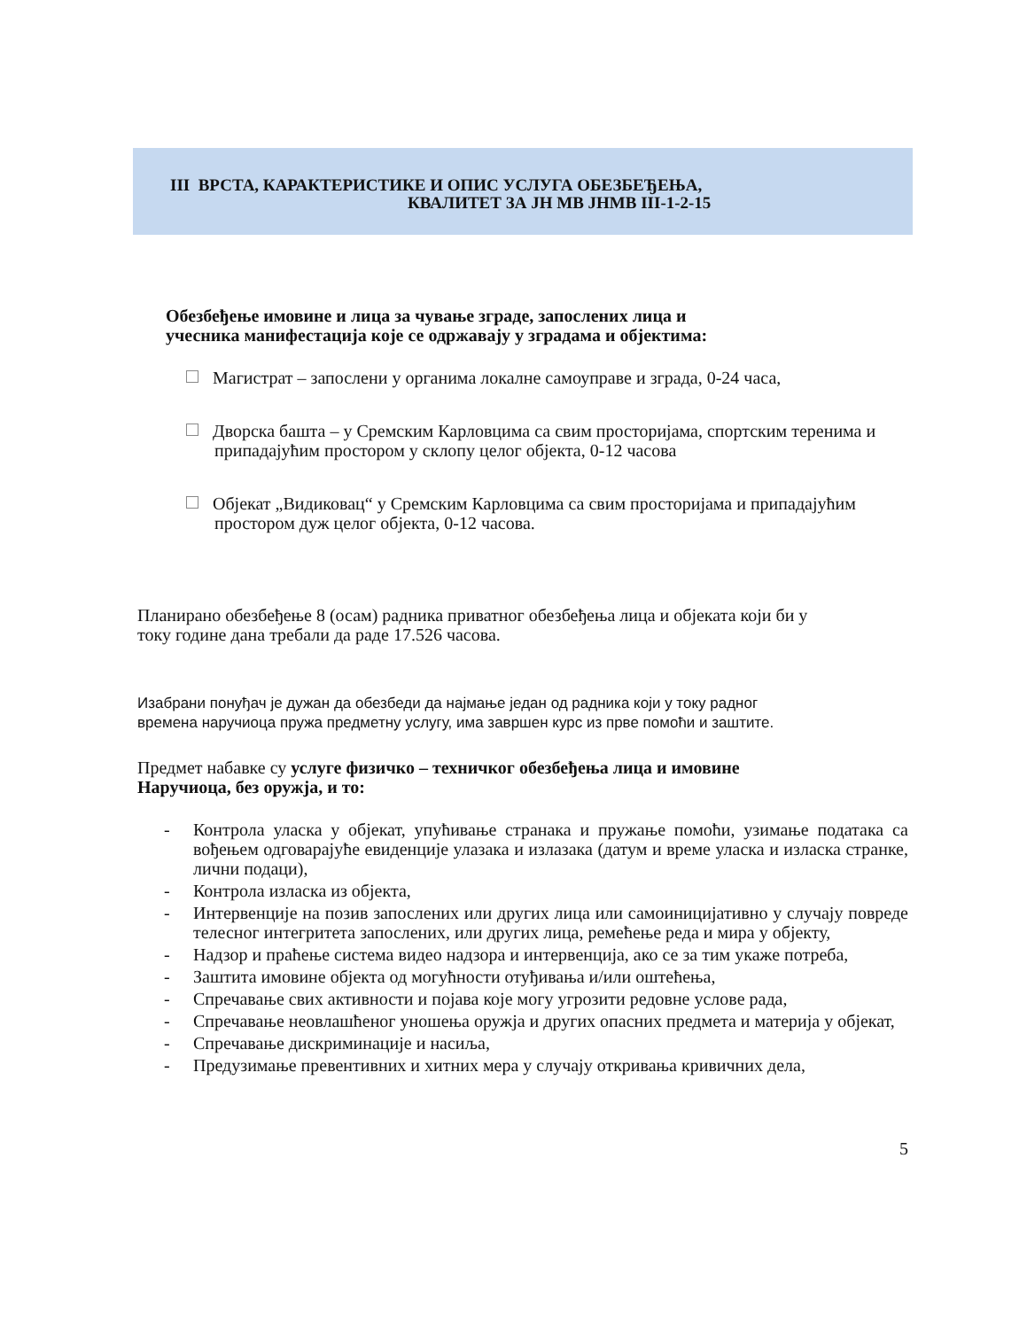III ВРСТА, КАРАКТЕРИСТИКЕ И ОПИС УСЛУГА ОБЕЗБЕЂЕЊА,
КВАЛИТЕТ ЗА ЈН МВ ЈНМВ III-1-2-15
Обезбеђење имовине и лица за чување зграде, запослених лица и
учесника манифестација које се одржавају у зградама и објектима:
Магистрат – запослени у органима локалне самоуправе и зграда, 0-24 часа,
Дворска башта – у Сремским Карловцима са свим просторијама, спортским теренима и припадајућим простором у склопу целог објекта, 0-12 часова
Објекат „Видиковац“ у Сремским Карловцима са свим просторијама и припадајућим простором дуж целог објекта, 0-12 часова.
Планирано обезбеђење 8 (осам) радника приватног обезбеђења лица и објеката који би у
току године дана требали да раде 17.526 часова.
Изабрани понуђач је дужан да обезбеди да најмање један од радника који у току радног
времена наручиоца пружа предметну услугу, има завршен курс из прве помоћи и заштите.
Предмет набавке су услуге физичко – техничког обезбеђења лица и имовине
Наручиоца, без оружја, и то:
- Контрола уласка у објекат, упућивање странака и пружање помоћи, узимање података са вођењем одговарајуће евиденције улазака и излазака (датум и време уласка и изласка странке, лични подаци),
- Контрола изласка из објекта,
- Интервенције на позив запослених или других лица или самоиницијативно у случају повреде телесног интегритета запослених, или других лица, ремећење реда и мира у објекту,
- Надзор и праћење система видео надзора и интервенција, ако се за тим укаже потреба,
- Заштита имовине објекта од могућности отуђивања и/или оштећења,
- Спречавање свих активности и појава које могу угрозити редовне услове рада,
- Спречавање неовлашћеног уношења оружја и других опасних предмета и материја у објекат,
- Спречавање дискриминације и насиља,
- Предузимање превентивних и хитних мера у случају откривања кривичних дела,
5